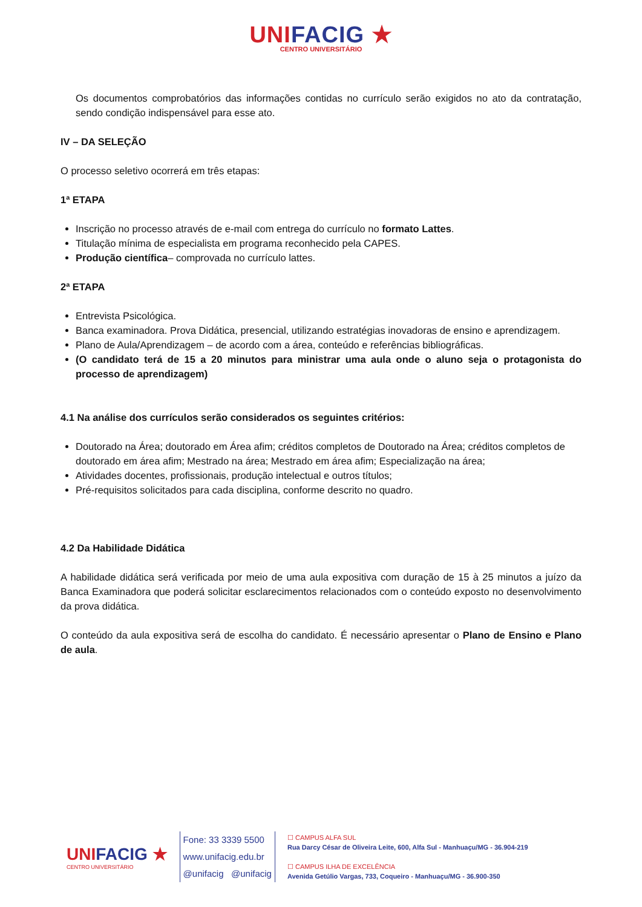UNI FACIG ★
CENTRO UNIVERSITÁRIO
Os documentos comprobatórios das informações contidas no currículo serão exigidos no ato da contratação, sendo condição indispensável para esse ato.
IV – DA SELEÇÃO
O processo seletivo ocorrerá em três etapas:
1ª ETAPA
Inscrição no processo através de e-mail com entrega do currículo no formato Lattes.
Titulação mínima de especialista em programa reconhecido pela CAPES.
Produção científica– comprovada no currículo lattes.
2ª ETAPA
Entrevista Psicológica.
Banca examinadora. Prova Didática, presencial, utilizando estratégias inovadoras de ensino e aprendizagem.
Plano de Aula/Aprendizagem – de acordo com a área, conteúdo e referências bibliográficas.
(O candidato terá de 15 a 20 minutos para ministrar uma aula onde o aluno seja o protagonista do processo de aprendizagem)
4.1 Na análise dos currículos serão considerados os seguintes critérios:
Doutorado na Área; doutorado em Área afim; créditos completos de Doutorado na Área; créditos completos de doutorado em área afim; Mestrado na área; Mestrado em área afim; Especialização na área;
Atividades docentes, profissionais, produção intelectual e outros títulos;
Pré-requisitos solicitados para cada disciplina, conforme descrito no quadro.
4.2 Da Habilidade Didática
A habilidade didática será verificada por meio de uma aula expositiva com duração de 15 à 25 minutos a juízo da Banca Examinadora que poderá solicitar esclarecimentos relacionados com o conteúdo exposto no desenvolvimento da prova didática.
O conteúdo da aula expositiva será de escolha do candidato. É necessário apresentar o Plano de Ensino e Plano de aula.
UNI FACIG ★
CENTRO UNIVERSITÁRIO
Fone: 33 3339 5500
www.unifacig.edu.br
@unifacig @unifacig
☐ CAMPUS ALFA SUL
Rua Darcy César de Oliveira Leite, 600, Alfa Sul - Manhuaçu/MG - 36.904-219
☐ CAMPUS ILHA DE EXCELÊNCIA
Avenida Getúlio Vargas, 733, Coqueiro - Manhuaçu/MG - 36.900-350